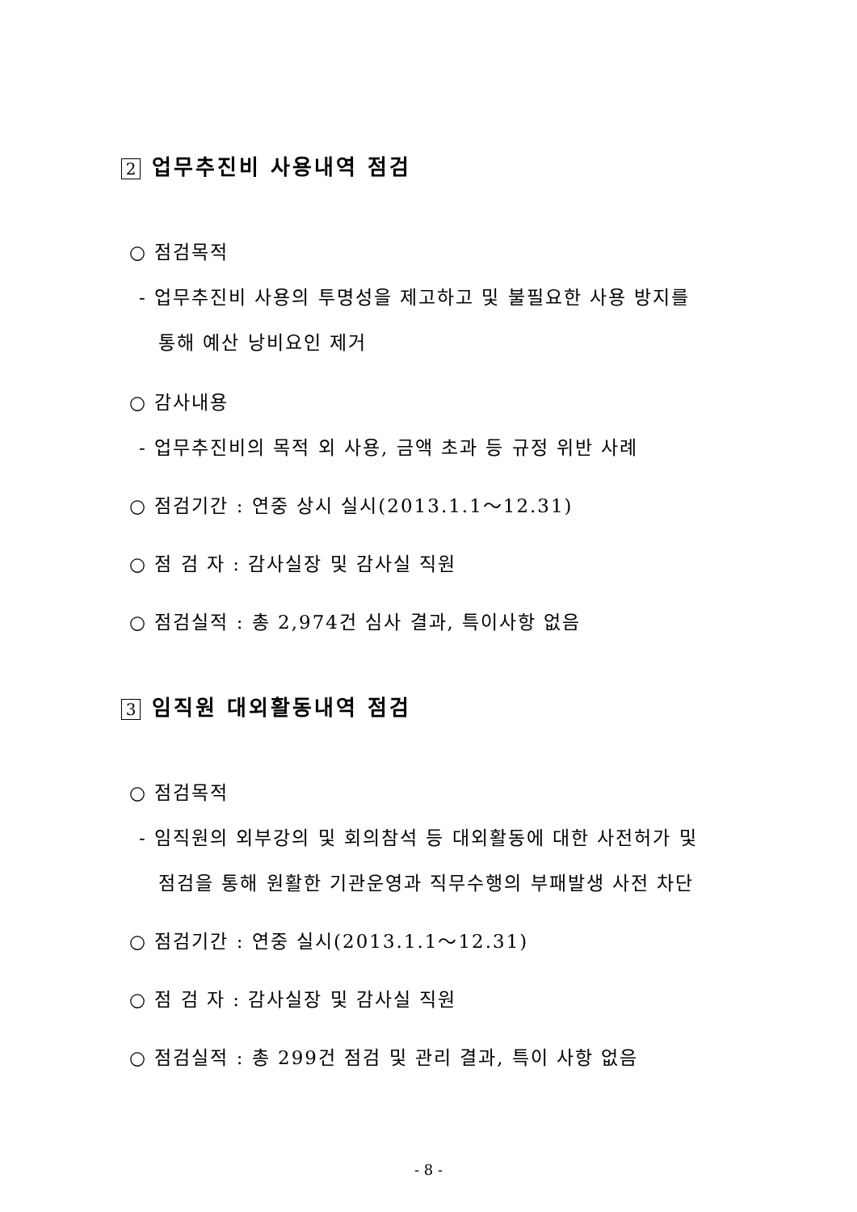2 업무추진비 사용내역 점검
○ 점검목적
- 업무추진비 사용의 투명성을 제고하고 및 불필요한 사용 방지를
통해 예산 낭비요인 제거
○ 감사내용
- 업무추진비의 목적 외 사용, 금액 초과 등 규정 위반 사례
○ 점검기간 : 연중 상시 실시(2013.1.1～12.31)
○ 점 검 자 : 감사실장 및 감사실 직원
○ 점검실적 : 총 2,974건 심사 결과, 특이사항 없음
3 임직원 대외활동내역 점검
○ 점검목적
- 임직원의 외부강의 및 회의참석 등 대외활동에 대한 사전허가 및
점검을 통해 원활한 기관운영과 직무수행의 부패발생 사전 차단
○ 점검기간 : 연중 실시(2013.1.1～12.31)
○ 점 검 자 : 감사실장 및 감사실 직원
○ 점검실적 : 총 299건 점검 및 관리 결과, 특이 사항 없음
- 8 -